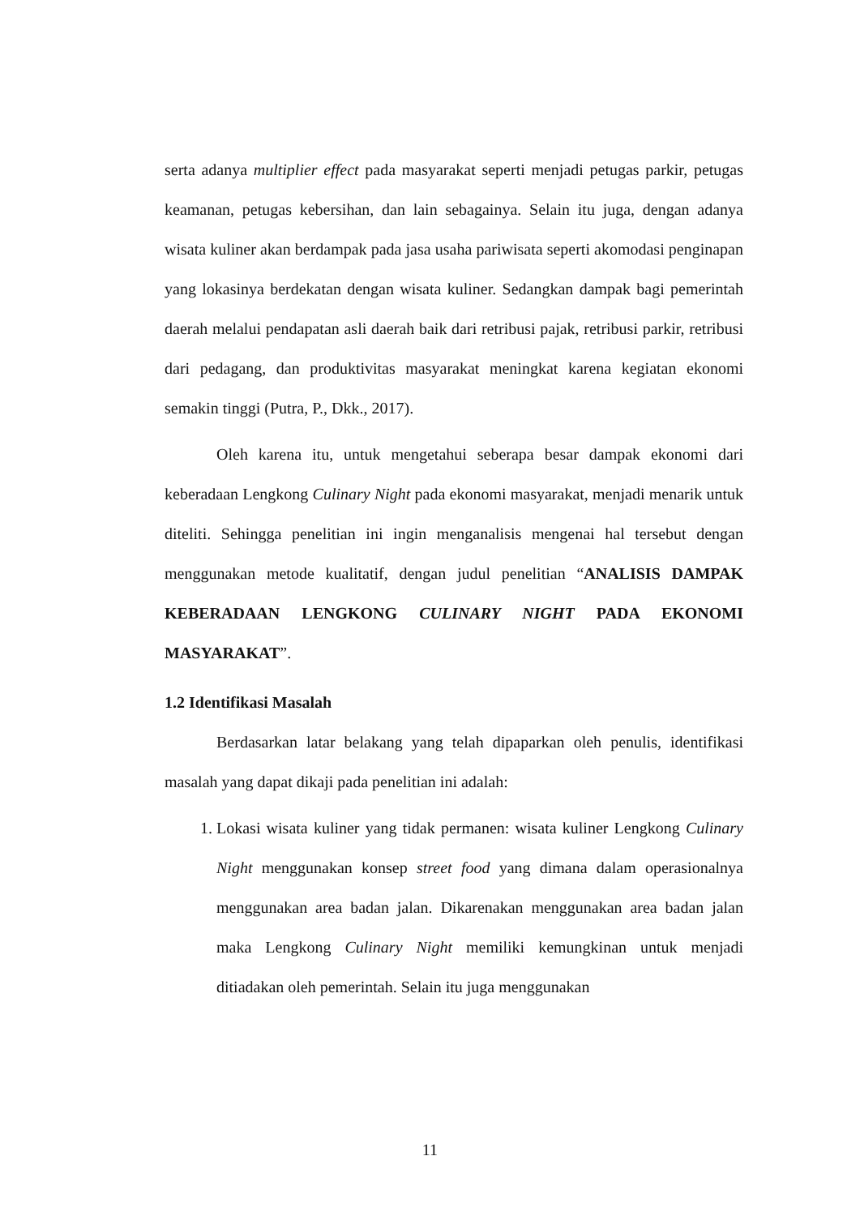serta adanya multiplier effect pada masyarakat seperti menjadi petugas parkir, petugas keamanan, petugas kebersihan, dan lain sebagainya. Selain itu juga, dengan adanya wisata kuliner akan berdampak pada jasa usaha pariwisata seperti akomodasi penginapan yang lokasinya berdekatan dengan wisata kuliner. Sedangkan dampak bagi pemerintah daerah melalui pendapatan asli daerah baik dari retribusi pajak, retribusi parkir, retribusi dari pedagang, dan produktivitas masyarakat meningkat karena kegiatan ekonomi semakin tinggi (Putra, P., Dkk., 2017).
Oleh karena itu, untuk mengetahui seberapa besar dampak ekonomi dari keberadaan Lengkong Culinary Night pada ekonomi masyarakat, menjadi menarik untuk diteliti. Sehingga penelitian ini ingin menganalisis mengenai hal tersebut dengan menggunakan metode kualitatif, dengan judul penelitian “ANALISIS DAMPAK KEBERADAAN LENGKONG CULINARY NIGHT PADA EKONOMI MASYARAKAT”.
1.2 Identifikasi Masalah
Berdasarkan latar belakang yang telah dipaparkan oleh penulis, identifikasi masalah yang dapat dikaji pada penelitian ini adalah:
1. Lokasi wisata kuliner yang tidak permanen: wisata kuliner Lengkong Culinary Night menggunakan konsep street food yang dimana dalam operasionalnya menggunakan area badan jalan. Dikarenakan menggunakan area badan jalan maka Lengkong Culinary Night memiliki kemungkinan untuk menjadi ditiadakan oleh pemerintah. Selain itu juga menggunakan
11